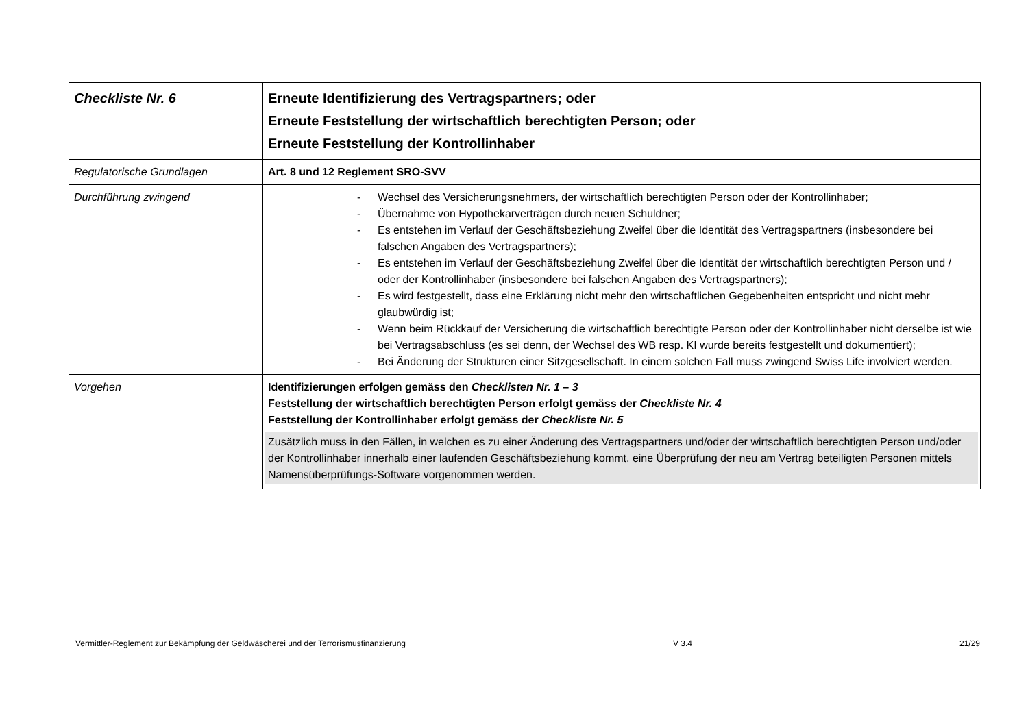| Checkliste Nr. 6 | Erneute Identifizierung des Vertragspartners; oder Erneute Feststellung der wirtschaftlich berechtigten Person; oder Erneute Feststellung der Kontrollinhaber |
| Regulatorische Grundlagen | Art. 8 und 12 Reglement SRO-SVV |
| Durchführung zwingend | - Wechsel des Versicherungsnehmers, der wirtschaftlich berechtigten Person oder der Kontrollinhaber; - Übernahme von Hypothekarverträgen durch neuen Schuldner; - Es entstehen im Verlauf der Geschäftsbeziehung Zweifel über die Identität des Vertragspartners (insbesondere bei falschen Angaben des Vertragspartners); - Es entstehen im Verlauf der Geschäftsbeziehung Zweifel über die Identität der wirtschaftlich berechtigten Person und / oder der Kontrollinhaber (insbesondere bei falschen Angaben des Vertragspartners); - Es wird festgestellt, dass eine Erklärung nicht mehr den wirtschaftlichen Gegebenheiten entspricht und nicht mehr glaubwürdig ist; - Wenn beim Rückkauf der Versicherung die wirtschaftlich berechtigte Person oder der Kontrollinhaber nicht derselbe ist wie bei Vertragsabschluss (es sei denn, der Wechsel des WB resp. KI wurde bereits festgestellt und dokumentiert); - Bei Änderung der Strukturen einer Sitzgesellschaft. In einem solchen Fall muss zwingend Swiss Life involviert werden. |
| Vorgehen | Identifizierungen erfolgen gemäss den Checklisten Nr. 1 – 3 Feststellung der wirtschaftlich berechtigten Person erfolgt gemäss der Checkliste Nr. 4 Feststellung der Kontrollinhaber erfolgt gemäss der Checkliste Nr. 5 Zusätzlich muss in den Fällen, in welchen es zu einer Änderung des Vertragspartners und/oder der wirtschaftlich berechtigten Person und/oder der Kontrollinhaber innerhalb einer laufenden Geschäftsbeziehung kommt, eine Überprüfung der neu am Vertrag beteiligten Personen mittels Namensüberprüfungs-Software vorgenommen werden. |
Vermittler-Reglement zur Bekämpfung der Geldwäscherei und der Terrorismusfinanzierung V 3.4 21/29